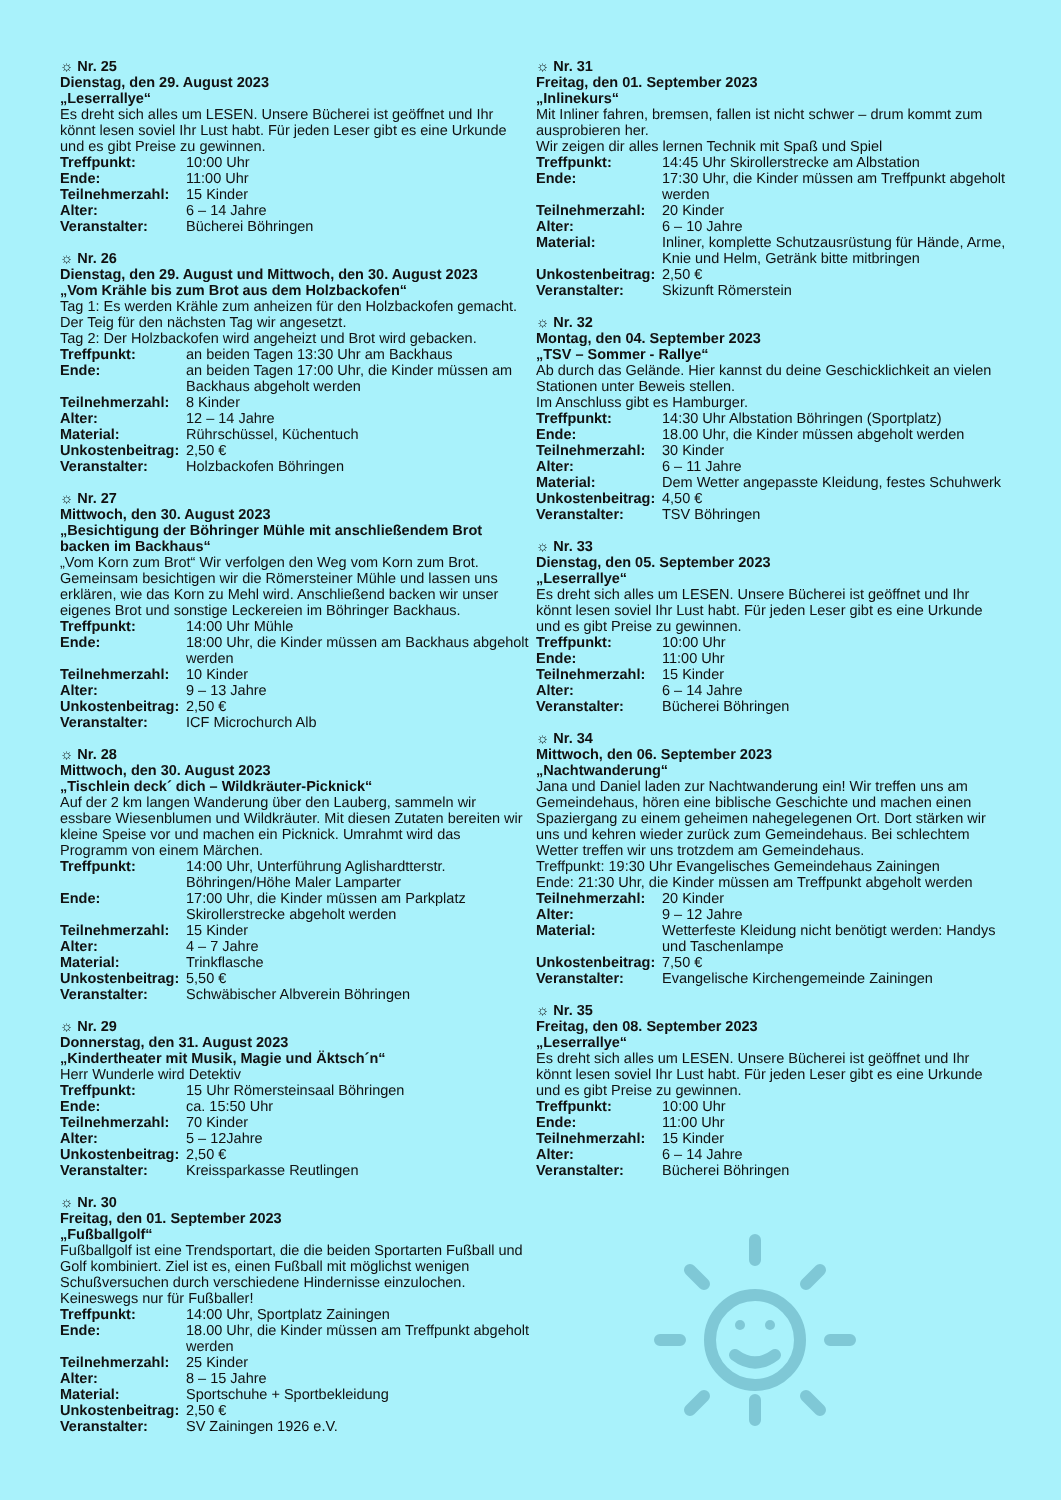☼ Nr. 25
Dienstag, den 29. August 2023
„Leserrallye“
Es dreht sich alles um LESEN. Unsere Bücherei ist geöffnet und Ihr könnt lesen soviel Ihr Lust habt. Für jeden Leser gibt es eine Urkunde und es gibt Preise zu gewinnen.
Treffpunkt: 10:00 Uhr
Ende: 11:00 Uhr
Teilnehmerzahl: 15 Kinder
Alter: 6 – 14 Jahre
Veranstalter: Bücherei Böhringen
☼ Nr. 26
Dienstag, den 29. August und Mittwoch, den 30. August 2023
„Vom Krähle bis zum Brot aus dem Holzbackofen“
Tag 1: Es werden Krähle zum anheizen für den Holzbackofen gemacht. Der Teig für den nächsten Tag wir angesetzt.
Tag 2: Der Holzbackofen wird angeheizt und Brot wird gebacken.
Treffpunkt: an beiden Tagen 13:30 Uhr am Backhaus
Ende: an beiden Tagen 17:00 Uhr, die Kinder müssen am Backhaus abgeholt werden
Teilnehmerzahl: 8 Kinder
Alter: 12 – 14 Jahre
Material: Rührschüssel, Küchentuch
Unkostenbeitrag: 2,50 €
Veranstalter: Holzbackofen Böhringen
☼ Nr. 27
Mittwoch, den 30. August 2023
„Besichtigung der Böhringer Mühle mit anschließendem Brot backen im Backhaus“
„Vom Korn zum Brot“ Wir verfolgen den Weg vom Korn zum Brot. Gemeinsam besichtigen wir die Römersteiner Mühle und lassen uns erklären, wie das Korn zu Mehl wird. Anschließend backen wir unser eigenes Brot und sonstige Leckereien im Böhringer Backhaus.
Treffpunkt: 14:00 Uhr Mühle
Ende: 18:00 Uhr, die Kinder müssen am Backhaus abgeholt werden
Teilnehmerzahl: 10 Kinder
Alter: 9 – 13 Jahre
Unkostenbeitrag: 2,50 €
Veranstalter: ICF Microchurch Alb
☼ Nr. 28
Mittwoch, den 30. August 2023
„Tischlein deck´ dich – Wildkräuter-Picknick“
Auf der 2 km langen Wanderung über den Lauberg, sammeln wir essbare Wiesenblumen und Wildkräuter. Mit diesen Zutaten bereiten wir kleine Speise vor und machen ein Picknick. Umrahmt wird das Programm von einem Märchen.
Treffpunkt: 14:00 Uhr, Unterführung Aglishardtterstr. Böhringen/Höhe Maler Lamparter
Ende: 17:00 Uhr, die Kinder müssen am Parkplatz Skirollerstrecke abgeholt werden
Teilnehmerzahl: 15 Kinder
Alter: 4 – 7 Jahre
Material: Trinkflasche
Unkostenbeitrag: 5,50 €
Veranstalter: Schwäbischer Albverein Böhringen
☼ Nr. 29
Donnerstag, den 31. August 2023
„Kindertheater mit Musik, Magie und Äktsch´n“
Herr Wunderle wird Detektiv
Treffpunkt: 15 Uhr Römersteinsaal Böhringen
Ende: ca. 15:50 Uhr
Teilnehmerzahl: 70 Kinder
Alter: 5 – 12Jahre
Unkostenbeitrag: 2,50 €
Veranstalter: Kreissparkasse Reutlingen
☼ Nr. 30
Freitag, den 01. September 2023
„Fußballgolf“
Fußballgolf ist eine Trendsportart, die die beiden Sportarten Fußball und Golf kombiniert. Ziel ist es, einen Fußball mit möglichst wenigen Schußversuchen durch verschiedene Hindernisse einzulochen. Keineswegs nur für Fußballer!
Treffpunkt: 14:00 Uhr, Sportplatz Zainingen
Ende: 18.00 Uhr, die Kinder müssen am Treffpunkt abgeholt werden
Teilnehmerzahl: 25 Kinder
Alter: 8 – 15 Jahre
Material: Sportschuhe + Sportbekleidung
Unkostenbeitrag: 2,50 €
Veranstalter: SV Zainingen 1926 e.V.
☼ Nr. 31
Freitag, den 01. September 2023
„Inlinekurs“
Mit Inliner fahren, bremsen, fallen ist nicht schwer – drum kommt zum ausprobieren her.
Wir zeigen dir alles lernen Technik mit Spaß und Spiel
Treffpunkt: 14:45 Uhr Skirollerstrecke am Albstation
Ende: 17:30 Uhr, die Kinder müssen am Treffpunkt abgeholt werden
Teilnehmerzahl: 20 Kinder
Alter: 6 – 10 Jahre
Material: Inliner, komplette Schutzausrüstung für Hände, Arme, Knie und Helm, Getränk bitte mitbringen
Unkostenbeitrag: 2,50 €
Veranstalter: Skizunft Römerstein
☼ Nr. 32
Montag, den 04. September 2023
„TSV – Sommer - Rallye“
Ab durch das Gelände. Hier kannst du deine Geschicklichkeit an vielen Stationen unter Beweis stellen.
Im Anschluss gibt es Hamburger.
Treffpunkt: 14:30 Uhr Albstation Böhringen (Sportplatz)
Ende: 18.00 Uhr, die Kinder müssen abgeholt werden
Teilnehmerzahl: 30 Kinder
Alter: 6 – 11 Jahre
Material: Dem Wetter angepasste Kleidung, festes Schuhwerk
Unkostenbeitrag: 4,50 €
Veranstalter: TSV Böhringen
☼ Nr. 33
Dienstag, den 05. September 2023
„Leserrallye“
Es dreht sich alles um LESEN. Unsere Bücherei ist geöffnet und Ihr könnt lesen soviel Ihr Lust habt. Für jeden Leser gibt es eine Urkunde und es gibt Preise zu gewinnen.
Treffpunkt: 10:00 Uhr
Ende: 11:00 Uhr
Teilnehmerzahl: 15 Kinder
Alter: 6 – 14 Jahre
Veranstalter: Bücherei Böhringen
☼ Nr. 34
Mittwoch, den 06. September 2023
„Nachtwanderung“
Jana und Daniel laden zur Nachtwanderung ein! Wir treffen uns am Gemeindehaus, hören eine biblische Geschichte und machen einen Spaziergang zu einem geheimen nahegelegenen Ort. Dort stärken wir uns und kehren wieder zurück zum Gemeindehaus. Bei schlechtem Wetter treffen wir uns trotzdem am Gemeindehaus.
Treffpunkt: 19:30 Uhr Evangelisches Gemeindehaus Zainingen
Ende: 21:30 Uhr, die Kinder müssen am Treffpunkt abgeholt werden
Teilnehmerzahl: 20 Kinder
Alter: 9 – 12 Jahre
Material: Wetterfeste Kleidung nicht benötigt werden: Handys und Taschenlampe
Unkostenbeitrag: 7,50 €
Veranstalter: Evangelische Kirchengemeinde Zainingen
☼ Nr. 35
Freitag, den 08. September 2023
„Leserrallye“
Es dreht sich alles um LESEN. Unsere Bücherei ist geöffnet und Ihr könnt lesen soviel Ihr Lust habt. Für jeden Leser gibt es eine Urkunde und es gibt Preise zu gewinnen.
Treffpunkt: 10:00 Uhr
Ende: 11:00 Uhr
Teilnehmerzahl: 15 Kinder
Alter: 6 – 14 Jahre
Veranstalter: Bücherei Böhringen